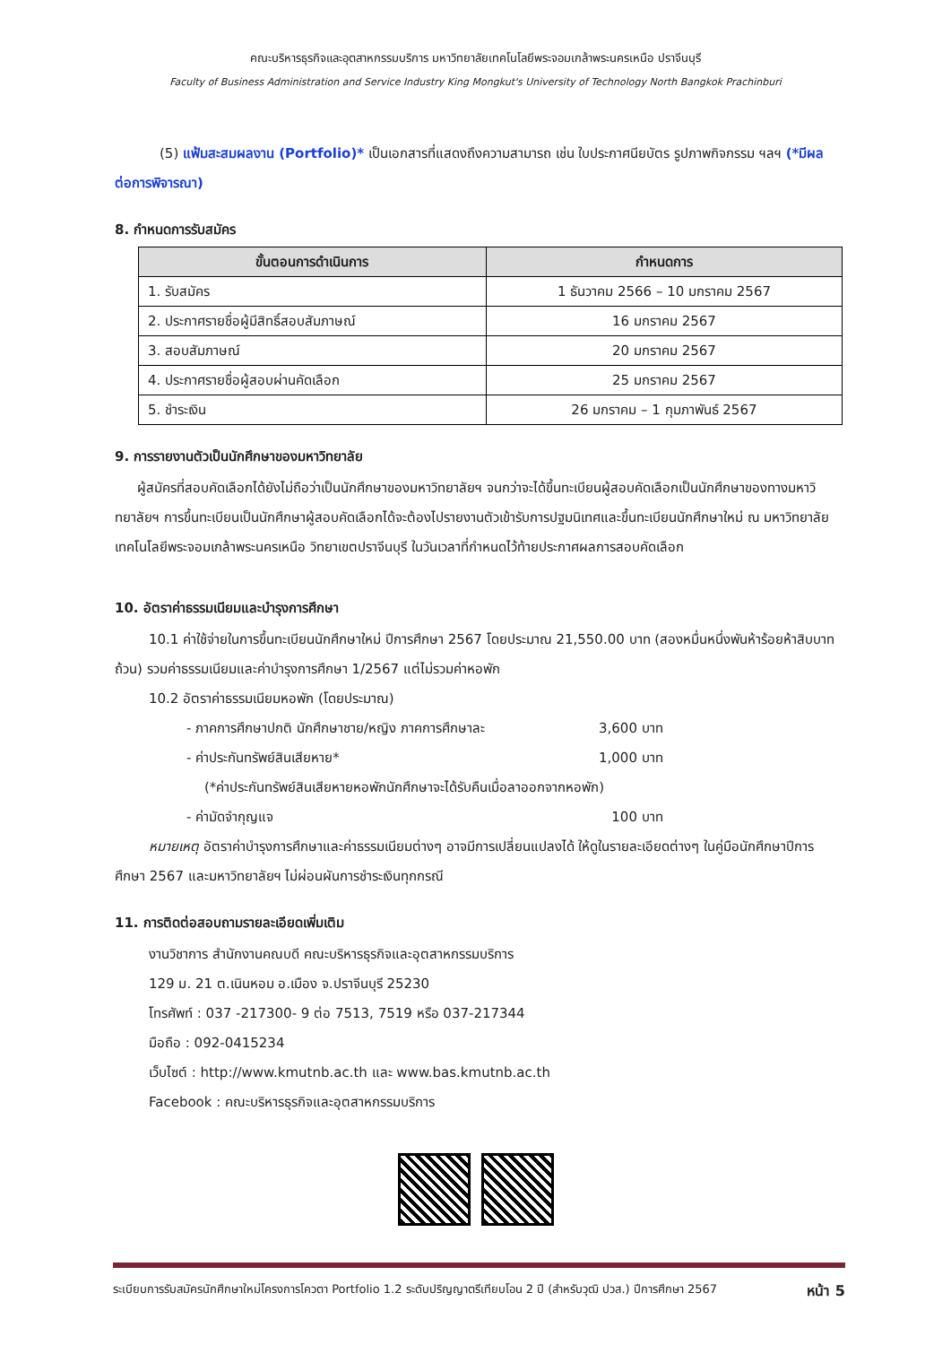คณะบริหารธุรกิจและอุตสาหกรรมบริการ มหาวิทยาลัยเทคโนโลยีพระจอมเกล้าพระนครเหนือ ปราจีนบุรี
Faculty of Business Administration and Service Industry King Mongkut's University of Technology North Bangkok Prachinburi
(5) แฟ้มสะสมผลงาน (Portfolio)* เป็นเอกสารที่แสดงถึงความสามารถ เช่น ใบประกาศนียบัตร รูปภาพกิจกรรม ฯลฯ (*มีผลต่อการพิจารณา)
8. กำหนดการรับสมัคร
| ขั้นตอนการดำเนินการ | กำหนดการ |
| --- | --- |
| 1. รับสมัคร | 1 ธันวาคม 2566 – 10 มกราคม 2567 |
| 2. ประกาศรายชื่อผู้มีสิทธิ์สอบสัมภาษณ์ | 16 มกราคม 2567 |
| 3. สอบสัมภาษณ์ | 20 มกราคม 2567 |
| 4. ประกาศรายชื่อผู้สอบผ่านคัดเลือก | 25 มกราคม 2567 |
| 5. ชำระเงิน | 26 มกราคม – 1 กุมภาพันธ์ 2567 |
9. การรายงานตัวเป็นนักศึกษาของมหาวิทยาลัย
ผู้สมัครที่สอบคัดเลือกได้ยังไม่ถือว่าเป็นนักศึกษาของมหาวิทยาลัยฯ จนกว่าจะได้ขึ้นทะเบียนผู้สอบคัดเลือกเป็นนักศึกษาของทางมหาวิทยาลัยฯ การขึ้นทะเบียนเป็นนักศึกษาผู้สอบคัดเลือกได้จะต้องไปรายงานตัวเข้ารับการปฐมนิเทศและขึ้นทะเบียนนักศึกษาใหม่ ณ มหาวิทยาลัยเทคโนโลยีพระจอมเกล้าพระนครเหนือ วิทยาเขตปราจีนบุรี ในวันเวลาที่กำหนดไว้ท้ายประกาศผลการสอบคัดเลือก
10. อัตราค่าธรรมเนียมและบำรุงการศึกษา
10.1 ค่าใช้จ่ายในการขึ้นทะเบียนนักศึกษาใหม่ ปีการศึกษา 2567 โดยประมาณ 21,550.00 บาท (สองหมื่นหนึ่งพันห้าร้อยห้าสิบบาทถ้วน) รวมค่าธรรมเนียมและค่าบำรุงการศึกษา 1/2567 แต่ไม่รวมค่าหอพัก
10.2 อัตราค่าธรรมเนียมหอพัก (โดยประมาณ)
- ภาคการศึกษาปกติ นักศึกษาชาย/หญิง ภาคการศึกษาละ 3,600 บาท
- ค่าประกันทรัพย์สินเสียหาย* 1,000 บาท
(*ค่าประกันทรัพย์สินเสียหายหอพักนักศึกษาจะได้รับคืนเมื่อลาออกจากหอพัก)
- ค่ามัดจำกุญแจ 100 บาท
หมายเหตุ อัตราค่าบำรุงการศึกษาและค่าธรรมเนียมต่างๆ อาจมีการเปลี่ยนแปลงได้ ให้ดูในรายละเอียดต่างๆ ในคู่มือนักศึกษาปีการศึกษา 2567 และมหาวิทยาลัยฯ ไม่ผ่อนผันการชำระเงินทุกกรณี
11. การติดต่อสอบถามรายละเอียดเพิ่มเติม
งานวิชาการ สำนักงานคณบดี คณะบริหารธุรกิจและอุตสาหกรรมบริการ
129 ม. 21 ต.เนินหอม อ.เมือง จ.ปราจีนบุรี 25230
โทรศัพท์ : 037 -217300- 9 ต่อ 7513, 7519 หรือ 037-217344
มือถือ : 092-0415234
เว็บไซต์ : http://www.kmutnb.ac.th และ www.bas.kmutnb.ac.th
Facebook : คณะบริหารธุรกิจและอุตสาหกรรมบริการ
ระเบียบการรับสมัครนักศึกษาใหม่โครงการโควตา Portfolio 1.2 ระดับปริญญาตรีเทียบโอน 2 ปี (สำหรับวุฒิ ปวส.) ปีการศึกษา 2567 หน้า 5